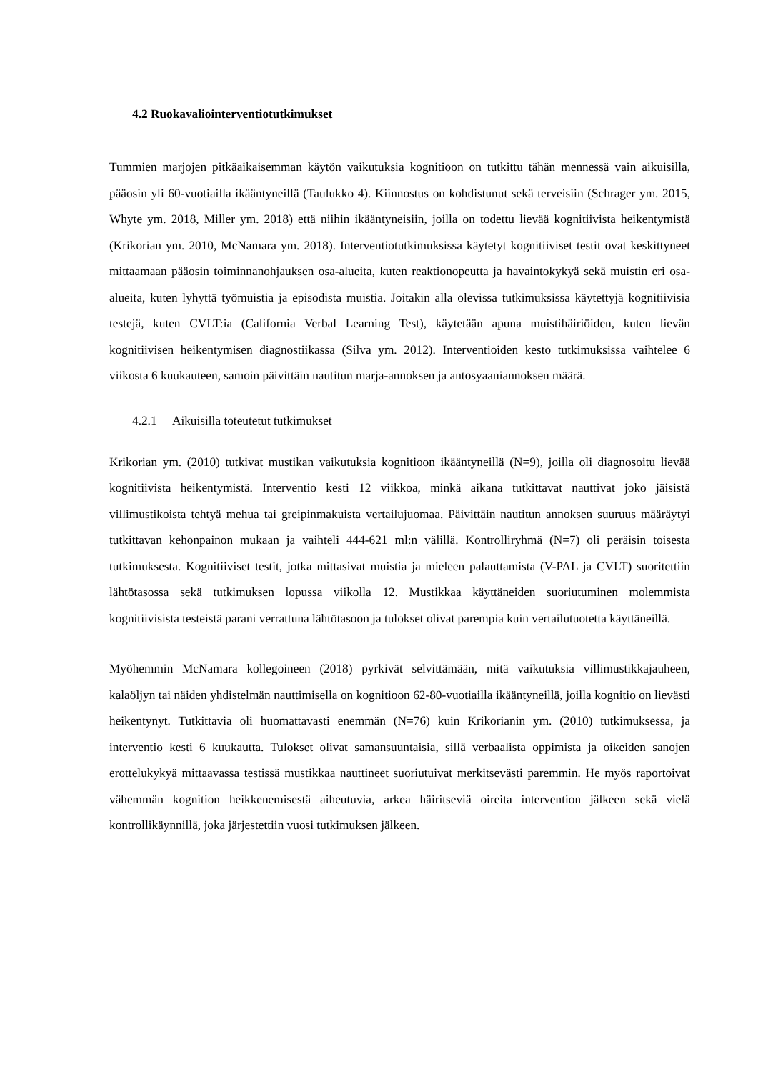4.2 Ruokavaliointerventiotutkimukset
Tummien marjojen pitkäaikaisemman käytön vaikutuksia kognitioon on tutkittu tähän mennessä vain aikuisilla, pääosin yli 60-vuotiailla ikääntyneillä (Taulukko 4). Kiinnostus on kohdistunut sekä terveisiin (Schrager ym. 2015, Whyte ym. 2018, Miller ym. 2018) että niihin ikääntyneisiin, joilla on todettu lievää kognitiivista heikentymistä (Krikorian ym. 2010, McNamara ym. 2018). Interventiotutkimuksissa käytetyt kognitiiviset testit ovat keskittyneet mittaamaan pääosin toiminnanohjauksen osa-alueita, kuten reaktionopeutta ja havaintokykyä sekä muistin eri osa-alueita, kuten lyhyttä työmuistia ja episodista muistia. Joitakin alla olevissa tutkimuksissa käytettyjä kognitiivisia testejä, kuten CVLT:ia (California Verbal Learning Test), käytetään apuna muistihäiriöiden, kuten lievän kognitiivisen heikentymisen diagnostiikassa (Silva ym. 2012). Interventioiden kesto tutkimuksissa vaihtelee 6 viikosta 6 kuukauteen, samoin päivittäin nautitun marja-annoksen ja antosyaaniannoksen määrä.
4.2.1 Aikuisilla toteutetut tutkimukset
Krikorian ym. (2010) tutkivat mustikan vaikutuksia kognitioon ikääntyneillä (N=9), joilla oli diagnosoitu lievää kognitiivista heikentymistä. Interventio kesti 12 viikkoa, minkä aikana tutkittavat nauttivat joko jäisistä villimustikoista tehtyä mehua tai greipinmakuista vertailujuomaa. Päivittäin nautitun annoksen suuruus määräytyi tutkittavan kehonpainon mukaan ja vaihteli 444-621 ml:n välillä. Kontrolliryhmä (N=7) oli peräisin toisesta tutkimuksesta. Kognitiiviset testit, jotka mittasivat muistia ja mieleen palauttamista (V-PAL ja CVLT) suoritettiin lähtötasossa sekä tutkimuksen lopussa viikolla 12. Mustikkaa käyttäneiden suoriutuminen molemmista kognitiivisista testeistä parani verrattuna lähtötasoon ja tulokset olivat parempia kuin vertailutuotetta käyttäneillä.
Myöhemmin McNamara kollegoineen (2018) pyrkivät selvittämään, mitä vaikutuksia villimustikkajauheen, kalaöljyn tai näiden yhdistelmän nauttimisella on kognitioon 62-80-vuotiailla ikääntyneillä, joilla kognitio on lievästi heikentynyt. Tutkittavia oli huomattavasti enemmän (N=76) kuin Krikorianin ym. (2010) tutkimuksessa, ja interventio kesti 6 kuukautta. Tulokset olivat samansuuntaisia, sillä verbaalista oppimista ja oikeiden sanojen erottelukykyä mittaavassa testissä mustikkaa nauttineet suoriutuivat merkitsevästi paremmin. He myös raportoivat vähemmän kognition heikkenemisestä aiheutuvia, arkea häiritseviä oireita intervention jälkeen sekä vielä kontrollikäynnillä, joka järjestettiin vuosi tutkimuksen jälkeen.